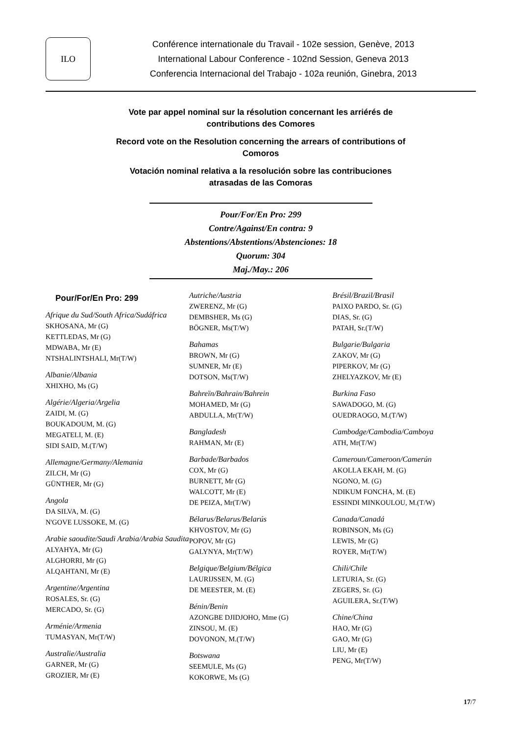ILO
Conférence internationale du Travail - 102e session, Genève, 2013
International Labour Conference - 102nd Session, Geneva 2013
Conferencia Internacional del Trabajo - 102a reunión, Ginebra, 2013
Vote par appel nominal sur la résolution concernant les arriérés de
contributions des Comores
Record vote on the Resolution concerning the arrears of contributions of
Comoros
Votación nominal relativa a la resolución sobre las contribuciones
atrasadas de las Comoras
Pour/For/En Pro: 299
Contre/Against/En contra: 9
Abstentions/Abstentions/Abstenciones: 18
Quorum: 304
Maj./May.: 206
Pour/For/En Pro: 299
Afrique du Sud/South Africa/Sudáfrica
SKHOSANA, Mr (G)
KETTLEDAS, Mr (G)
MDWABA, Mr (E)
NTSHALINTSHALI, Mr(T/W)
Albanie/Albania
XHIXHO, Ms (G)
Algérie/Algeria/Argelia
ZAIDI, M. (G)
BOUKADOUM, M. (G)
MEGATELI, M. (E)
SIDI SAID, M.(T/W)
Allemagne/Germany/Alemania
ZILCH, Mr (G)
GÜNTHER, Mr (G)
Angola
DA SILVA, M. (G)
N'GOVE LUSSOKE, M. (G)
Arabie saoudite/Saudi Arabia/Arabia Saudita
ALYAHYA, Mr (G)
ALGHORRI, Mr (G)
ALQAHTANI, Mr (E)
Argentine/Argentina
ROSALES, Sr. (G)
MERCADO, Sr. (G)
Arménie/Armenia
TUMASYAN, Mr(T/W)
Australie/Australia
GARNER, Mr (G)
GROZIER, Mr (E)
Autriche/Austria
ZWERENZ, Mr (G)
DEMBSHER, Ms (G)
BÖGNER, Ms(T/W)
Bahamas
BROWN, Mr (G)
SUMNER, Mr (E)
DOTSON, Ms(T/W)
Bahreïn/Bahrain/Bahrein
MOHAMED, Mr (G)
ABDULLA, Mr(T/W)
Bangladesh
RAHMAN, Mr (E)
Barbade/Barbados
COX, Mr (G)
BURNETT, Mr (G)
WALCOTT, Mr (E)
DE PEIZA, Mr(T/W)
Bélarus/Belarus/Belarús
KHVOSTOV, Mr (G)
POPOV, Mr (G)
GALYNYA, Mr(T/W)
Belgique/Belgium/Bélgica
LAURIJSSEN, M. (G)
DE MEESTER, M. (E)
Bénin/Benin
AZONGBE DJIDJOHO, Mme (G)
ZINSOU, M. (E)
DOVONON, M.(T/W)
Botswana
SEEMULE, Ms (G)
KOKORWE, Ms (G)
Brésil/Brazil/Brasil
PAIXO PARDO, Sr. (G)
DIAS, Sr. (G)
PATAH, Sr.(T/W)
Bulgarie/Bulgaria
ZAKOV, Mr (G)
PIPERKOV, Mr (G)
ZHELYAZKOV, Mr (E)
Burkina Faso
SAWADOGO, M. (G)
OUEDRAOGO, M.(T/W)
Cambodge/Cambodia/Camboya
ATH, Mr(T/W)
Cameroun/Cameroon/Camerún
AKOLLA EKAH, M. (G)
NGONO, M. (G)
NDIKUM FONCHA, M. (E)
ESSINDI MINKOULOU, M.(T/W)
Canada/Canadá
ROBINSON, Ms (G)
LEWIS, Mr (G)
ROYER, Mr(T/W)
Chili/Chile
LETURIA, Sr. (G)
ZEGERS, Sr. (G)
AGUILERA, Sr.(T/W)
Chine/China
HAO, Mr (G)
GAO, Mr (G)
LIU, Mr (E)
PENG, Mr(T/W)
17/7